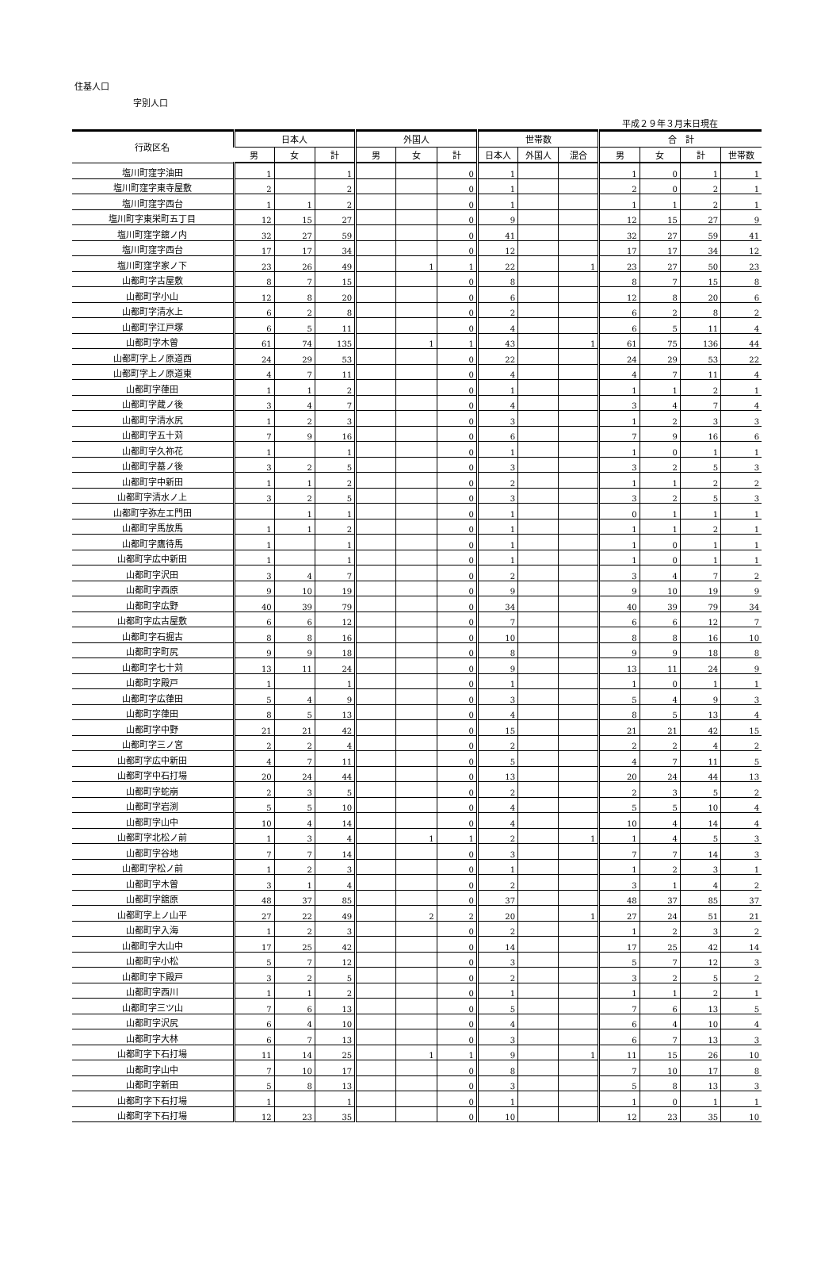住基人口
字別人口
平成２９年３月末日現在
| 行政区名 | 日本人 | | | 外国人 | | | 世帯数 | | | 合 計 | | | |
| --- | --- | --- | --- | --- | --- | --- | --- | --- | --- | --- | --- | --- | --- |
| | 男 | 女 | 計 | 男 | 女 | 計 | 日本人 | 外国人 | 混合 | 男 | 女 | 計 | 世帯数 |
| 塩川町窪字油田 | 1 | | 1 | | | 0 | 1 | | | 1 | 0 | 1 | 1 |
| 塩川町窪字東寺屋敷 | 2 | | 2 | | | 0 | 1 | | | 2 | 0 | 2 | 1 |
| 塩川町窪字西台 | 1 | 1 | 2 | | | 0 | 1 | | | 1 | 1 | 2 | 1 |
| 塩川町字東栄町五丁目 | 12 | 15 | 27 | | | 0 | 9 | | | 12 | 15 | 27 | 9 |
| 塩川町窪字舘ノ内 | 32 | 27 | 59 | | | 0 | 41 | | | 32 | 27 | 59 | 41 |
| 塩川町窪字西台 | 17 | 17 | 34 | | | 0 | 12 | | | 17 | 17 | 34 | 12 |
| 塩川町窪字家ノ下 | 23 | 26 | 49 | | 1 | 1 | 22 | | 1 | 23 | 27 | 50 | 23 |
| 山都町字古屋敷 | 8 | 7 | 15 | | | 0 | 8 | | | 8 | 7 | 15 | 8 |
| 山都町字小山 | 12 | 8 | 20 | | | 0 | 6 | | | 12 | 8 | 20 | 6 |
| 山都町字清水上 | 6 | 2 | 8 | | | 0 | 2 | | | 6 | 2 | 8 | 2 |
| 山都町字江戸塚 | 6 | 5 | 11 | | | 0 | 4 | | | 6 | 5 | 11 | 4 |
| 山都町字木曽 | 61 | 74 | 135 | | 1 | 1 | 43 | | 1 | 61 | 75 | 136 | 44 |
| 山都町字上ノ原道西 | 24 | 29 | 53 | | | 0 | 22 | | | 24 | 29 | 53 | 22 |
| 山都町字上ノ原道東 | 4 | 7 | 11 | | | 0 | 4 | | | 4 | 7 | 11 | 4 |
| 山都町字葎田 | 1 | 1 | 2 | | | 0 | 1 | | | 1 | 1 | 2 | 1 |
| 山都町字蔵ノ後 | 3 | 4 | 7 | | | 0 | 4 | | | 3 | 4 | 7 | 4 |
| 山都町字清水尻 | 1 | 2 | 3 | | | 0 | 3 | | | 1 | 2 | 3 | 3 |
| 山都町字五十苅 | 7 | 9 | 16 | | | 0 | 6 | | | 7 | 9 | 16 | 6 |
| 山都町字久祢花 | 1 | | 1 | | | 0 | 1 | | | 1 | 0 | 1 | 1 |
| 山都町字墓ノ後 | 3 | 2 | 5 | | | 0 | 3 | | | 3 | 2 | 5 | 3 |
| 山都町字中新田 | 1 | 1 | 2 | | | 0 | 2 | | | 1 | 1 | 2 | 2 |
| 山都町字清水ノ上 | 3 | 2 | 5 | | | 0 | 3 | | | 3 | 2 | 5 | 3 |
| 山都町字弥左エ門田 | | 1 | 1 | | | 0 | 1 | | | 0 | 1 | 1 | 1 |
| 山都町字馬放馬 | 1 | 1 | 2 | | | 0 | 1 | | | 1 | 1 | 2 | 1 |
| 山都町字鷹待馬 | 1 | | 1 | | | 0 | 1 | | | 1 | 0 | 1 | 1 |
| 山都町字広中新田 | 1 | | 1 | | | 0 | 1 | | | 1 | 0 | 1 | 1 |
| 山都町字沢田 | 3 | 4 | 7 | | | 0 | 2 | | | 3 | 4 | 7 | 2 |
| 山都町字西原 | 9 | 10 | 19 | | | 0 | 9 | | | 9 | 10 | 19 | 9 |
| 山都町字広野 | 40 | 39 | 79 | | | 0 | 34 | | | 40 | 39 | 79 | 34 |
| 山都町字広古屋敷 | 6 | 6 | 12 | | | 0 | 7 | | | 6 | 6 | 12 | 7 |
| 山都町字石掘古 | 8 | 8 | 16 | | | 0 | 10 | | | 8 | 8 | 16 | 10 |
| 山都町字町尻 | 9 | 9 | 18 | | | 0 | 8 | | | 9 | 9 | 18 | 8 |
| 山都町字七十苅 | 13 | 11 | 24 | | | 0 | 9 | | | 13 | 11 | 24 | 9 |
| 山都町字殿戸 | 1 | | 1 | | | 0 | 1 | | | 1 | 0 | 1 | 1 |
| 山都町字広葎田 | 5 | 4 | 9 | | | 0 | 3 | | | 5 | 4 | 9 | 3 |
| 山都町字葎田 | 8 | 5 | 13 | | | 0 | 4 | | | 8 | 5 | 13 | 4 |
| 山都町字中野 | 21 | 21 | 42 | | | 0 | 15 | | | 21 | 21 | 42 | 15 |
| 山都町字三ノ宮 | 2 | 2 | 4 | | | 0 | 2 | | | 2 | 2 | 4 | 2 |
| 山都町字広中新田 | 4 | 7 | 11 | | | 0 | 5 | | | 4 | 7 | 11 | 5 |
| 山都町字中石打場 | 20 | 24 | 44 | | | 0 | 13 | | | 20 | 24 | 44 | 13 |
| 山都町字蛇崩 | 2 | 3 | 5 | | | 0 | 2 | | | 2 | 3 | 5 | 2 |
| 山都町字岩渕 | 5 | 5 | 10 | | | 0 | 4 | | | 5 | 5 | 10 | 4 |
| 山都町字山中 | 10 | 4 | 14 | | | 0 | 4 | | | 10 | 4 | 14 | 4 |
| 山都町字北松ノ前 | 1 | 3 | 4 | | 1 | 1 | 2 | | 1 | 1 | 4 | 5 | 3 |
| 山都町字谷地 | 7 | 7 | 14 | | | 0 | 3 | | | 7 | 7 | 14 | 3 |
| 山都町字松ノ前 | 1 | 2 | 3 | | | 0 | 1 | | | 1 | 2 | 3 | 1 |
| 山都町字木曽 | 3 | 1 | 4 | | | 0 | 2 | | | 3 | 1 | 4 | 2 |
| 山都町字舘原 | 48 | 37 | 85 | | | 0 | 37 | | | 48 | 37 | 85 | 37 |
| 山都町字上ノ山平 | 27 | 22 | 49 | | 2 | 2 | 20 | | 1 | 27 | 24 | 51 | 21 |
| 山都町字入海 | 1 | 2 | 3 | | | 0 | 2 | | | 1 | 2 | 3 | 2 |
| 山都町字大山中 | 17 | 25 | 42 | | | 0 | 14 | | | 17 | 25 | 42 | 14 |
| 山都町字小松 | 5 | 7 | 12 | | | 0 | 3 | | | 5 | 7 | 12 | 3 |
| 山都町字下殿戸 | 3 | 2 | 5 | | | 0 | 2 | | | 3 | 2 | 5 | 2 |
| 山都町字西川 | 1 | 1 | 2 | | | 0 | 1 | | | 1 | 1 | 2 | 1 |
| 山都町字三ツ山 | 7 | 6 | 13 | | | 0 | 5 | | | 7 | 6 | 13 | 5 |
| 山都町字沢尻 | 6 | 4 | 10 | | | 0 | 4 | | | 6 | 4 | 10 | 4 |
| 山都町字大林 | 6 | 7 | 13 | | | 0 | 3 | | | 6 | 7 | 13 | 3 |
| 山都町字下石打場 | 11 | 14 | 25 | | 1 | 1 | 9 | | 1 | 11 | 15 | 26 | 10 |
| 山都町字山中 | 7 | 10 | 17 | | | 0 | 8 | | | 7 | 10 | 17 | 8 |
| 山都町字新田 | 5 | 8 | 13 | | | 0 | 3 | | | 5 | 8 | 13 | 3 |
| 山都町字下石打場 | 1 | | 1 | | | 0 | 1 | | | 1 | 0 | 1 | 1 |
| 山都町字下石打場 | 12 | 23 | 35 | | | 0 | 10 | | | 12 | 23 | 35 | 10 |